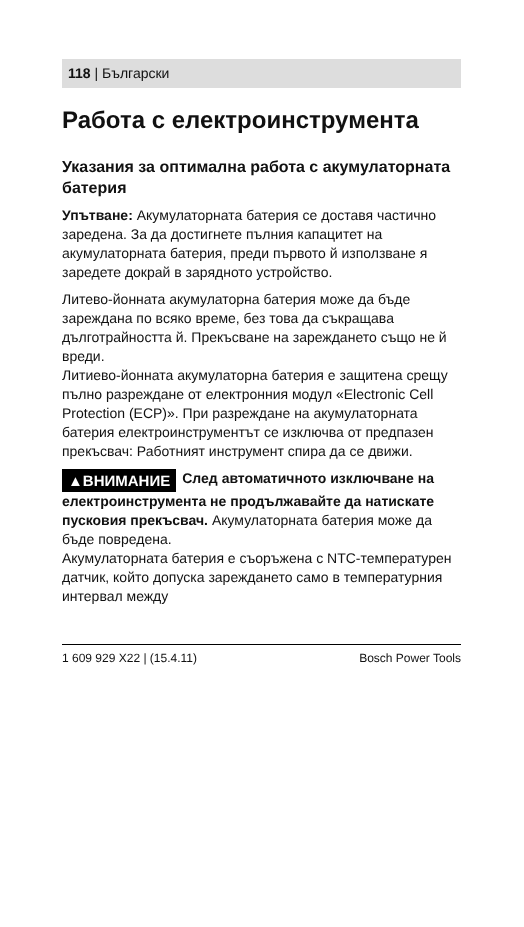118 | Български
Работа с електроинструмента
Указания за оптимална работа с акумулаторната батерия
Упътване: Акумулаторната батерия се доставя частично заредена. За да достигнете пълния капацитет на акумулаторната батерия, преди първото й използване я заредете докрай в зарядното устройство.
Литево-йонната акумулаторна батерия може да бъде зареждана по всяко време, без това да съкращава дълготрайността й. Прекъсване на зареждането също не й вреди.
Литиево-йонната акумулаторна батерия е защитена срещу пълно разреждане от електронния модул «Electronic Cell Protection (ECP)». При разреждане на акумулаторната батерия електроинструментът се изключва от предпазен прекъсвач: Работният инструмент спира да се движи.
▲ВНИМАНИЕ След автоматичното изключване на електроинструмента не продължавайте да натискате пусковия прекъсвач. Акумулаторната батерия може да бъде повредена.
Акумулаторната батерия е съоръжена с NTC-температурен датчик, който допуска зареждането само в температурния интервал между
1 609 929 X22 | (15.4.11) Bosch Power Tools